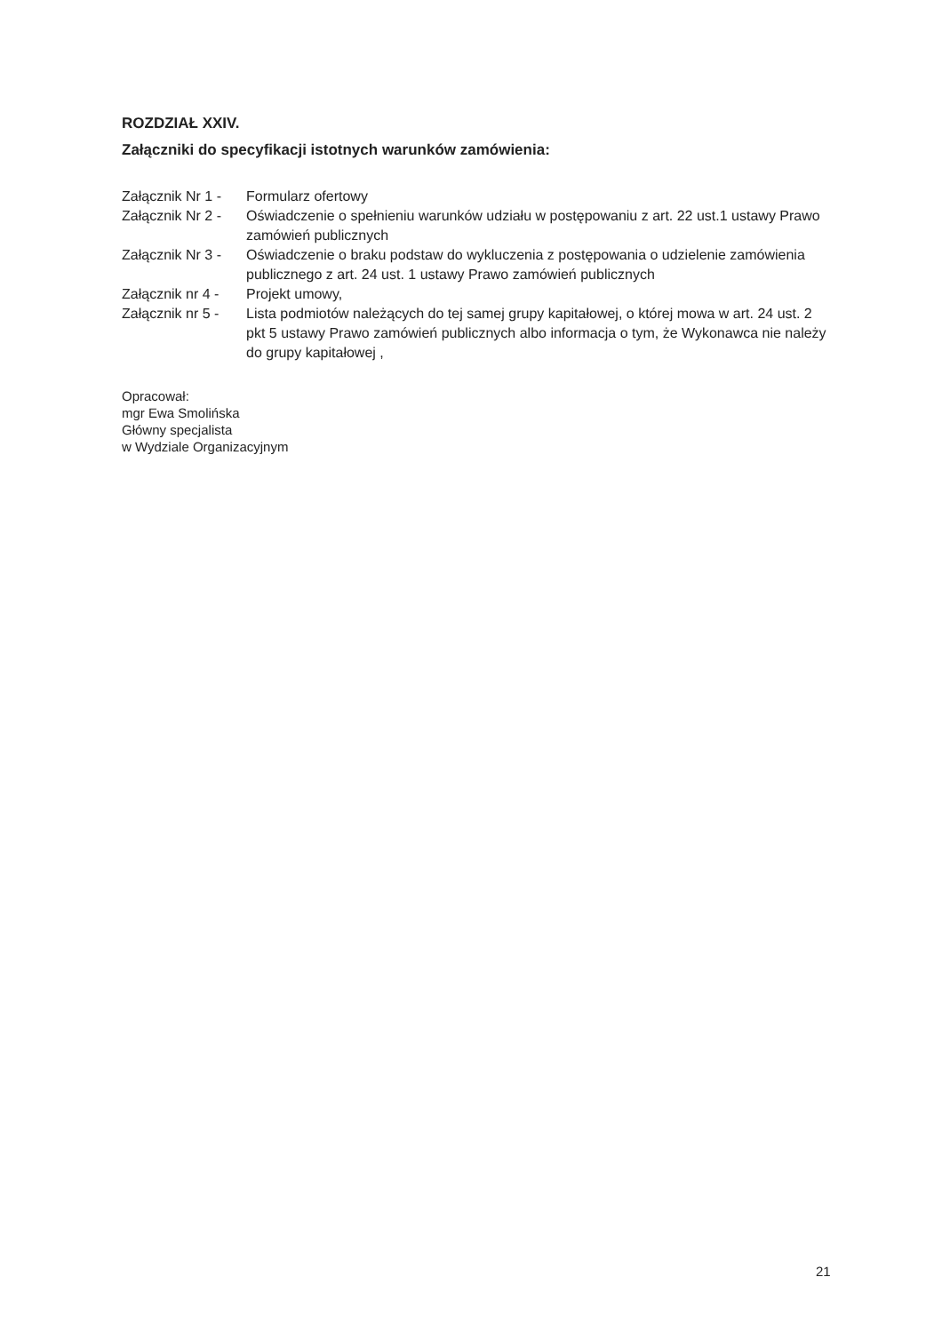ROZDZIAŁ XXIV.
Załączniki do specyfikacji istotnych warunków zamówienia:
Załącznik Nr 1 - Formularz ofertowy
Załącznik Nr 2 - Oświadczenie o spełnieniu warunków udziału w postępowaniu z art. 22 ust.1 ustawy Prawo zamówień publicznych
Załącznik Nr 3 - Oświadczenie o braku podstaw do wykluczenia z postępowania o udzielenie zamówienia publicznego z art. 24 ust. 1 ustawy Prawo zamówień publicznych
Załącznik nr 4 - Projekt umowy,
Załącznik nr 5 - Lista podmiotów należących do tej samej grupy kapitałowej, o której mowa w art. 24 ust. 2 pkt 5 ustawy Prawo zamówień publicznych albo informacja o tym, że Wykonawca nie należy do grupy kapitałowej ,
Opracował:
mgr Ewa Smolińska
Główny specjalista
w Wydziale Organizacyjnym
21